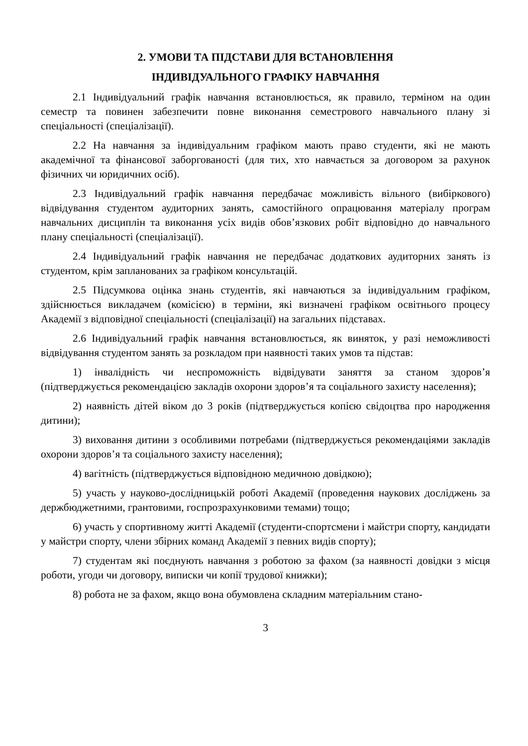2. УМОВИ ТА ПІДСТАВИ ДЛЯ ВСТАНОВЛЕННЯ
ІНДИВІДУАЛЬНОГО ГРАФІКУ НАВЧАННЯ
2.1 Індивідуальний графік навчання встановлюється, як правило, терміном на один семестр та повинен забезпечити повне виконання семестрового навчального плану зі спеціальності (спеціалізації).
2.2 На навчання за індивідуальним графіком мають право студенти, які не мають академічної та фінансової заборгованості (для тих, хто навчається за договором за рахунок фізичних чи юридичних осіб).
2.3 Індивідуальний графік навчання передбачає можливість вільного (вибіркового) відвідування студентом аудиторних занять, самостійного опрацювання матеріалу програм навчальних дисциплін та виконання усіх видів обов’язкових робіт відповідно до навчального плану спеціальності (спеціалізації).
2.4 Індивідуальний графік навчання не передбачає додаткових аудиторних занять із студентом, крім запланованих за графіком консультацій.
2.5 Підсумкова оцінка знань студентів, які навчаються за індивідуальним графіком, здійснюється викладачем (комісією) в терміни, які визначені графіком освітнього процесу Академії з відповідної спеціальності (спеціалізації) на загальних підставах.
2.6 Індивідуальний графік навчання встановлюється, як виняток, у разі неможливості відвідування студентом занять за розкладом при наявності таких умов та підстав:
1) інвалідність чи неспроможність відвідувати заняття за станом здоров’я (підтверджується рекомендацією закладів охорони здоров’я та соціального захисту населення);
2) наявність дітей віком до 3 років (підтверджується копією свідоцтва про народження дитини);
3) виховання дитини з особливими потребами (підтверджується рекомендаціями закладів охорони здоров’я та соціального захисту населення);
4) вагітність (підтверджується відповідною медичною довідкою);
5) участь у науково-дослідницькій роботі Академії (проведення наукових досліджень за держбюджетними, грантовими, госпрозрахунковими темами) тощо;
6) участь у спортивному житті Академії (студенти-спортсмени і майстри спорту, кандидати у майстри спорту, члени збірних команд Академії з певних видів спорту);
7) студентам які поєднують навчання з роботою за фахом (за наявності довідки з місця роботи, угоди чи договору, виписки чи копії трудової книжки);
8) робота не за фахом, якщо вона обумовлена складним матеріальним стано-
3